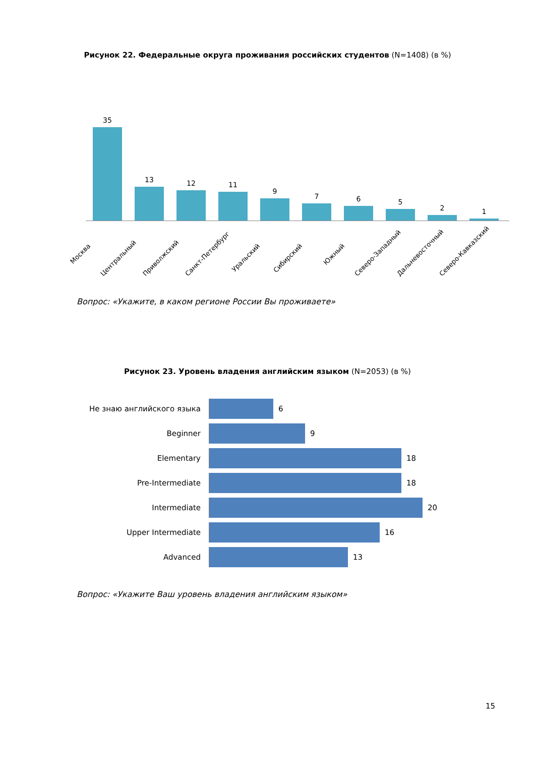Рисунок 22. Федеральные округа проживания российских студентов (N=1408) (в %)
35 13 12 11 9 7 6 5 2 1
Москва
Центральный
Приволжский
Санкт-Петербург
Уральский
Сибирский
Южный
Северо-Западный
Дальневосточный
Северо-Кавказский
Вопрос: «Укажите, в каком регионе России Вы проживаете»
Рисунок 23. Уровень владения английским языком (N=2053) (в %)
Не знаю английского языка 6
Beginner 9
Elementary 18
Pre-Intermediate 18
Intermediate 20
Upper Intermediate 16
Advanced 13
Вопрос: «Укажите Ваш уровень владения английским языком»
15